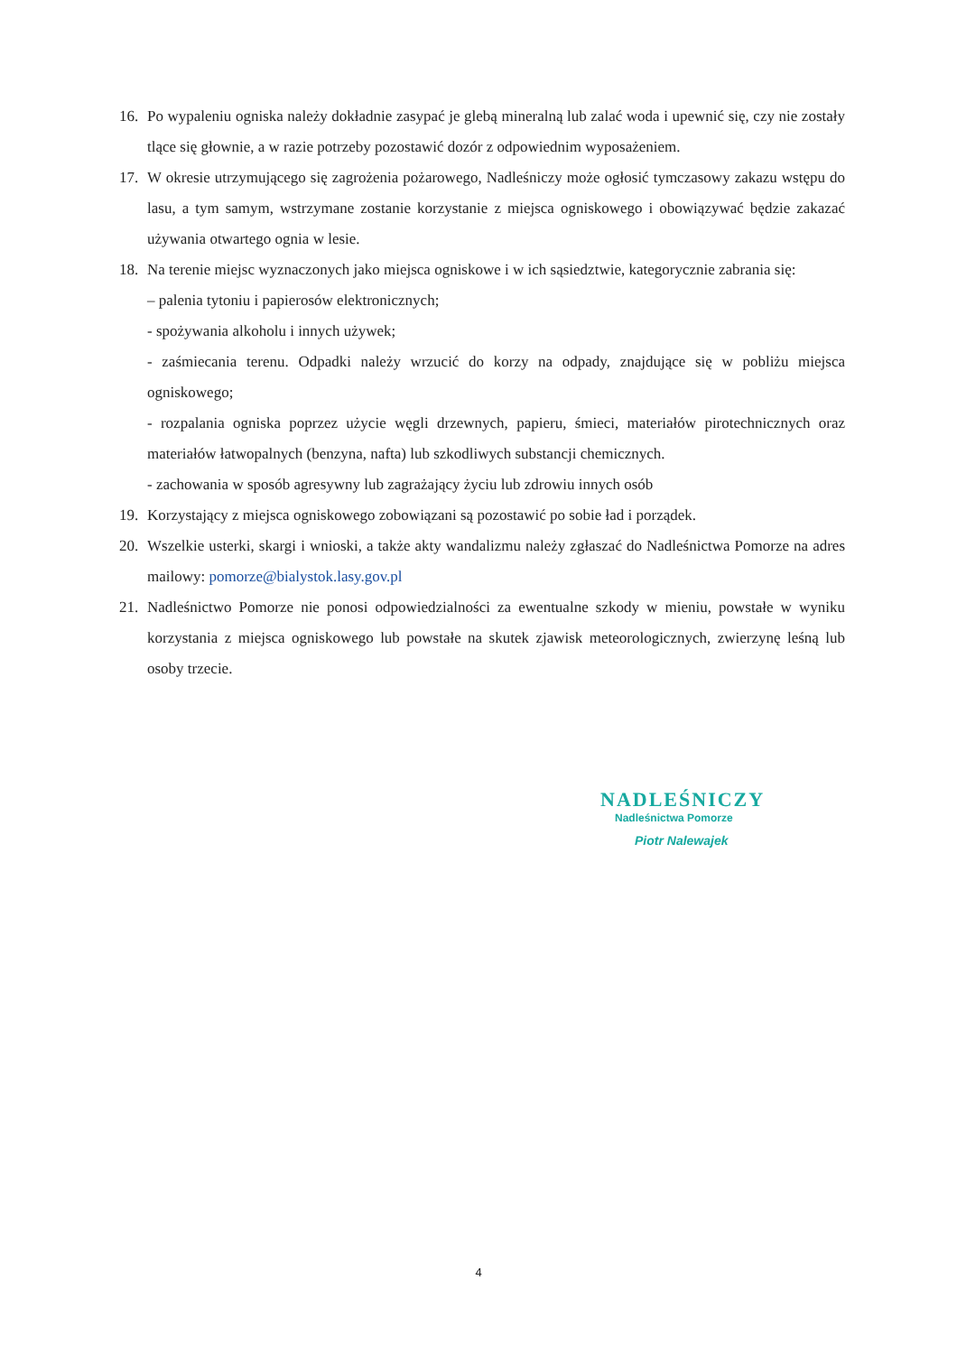16. Po wypaleniu ogniska należy dokładnie zasypać je glebą mineralną lub zalać woda i upewnić się, czy nie zostały tlące się głownie, a w razie potrzeby pozostawić dozór z odpowiednim wyposażeniem.
17. W okresie utrzymującego się zagrożenia pożarowego, Nadleśniczy może ogłosić tymczasowy zakazu wstępu do lasu, a tym samym, wstrzymane zostanie korzystanie z miejsca ogniskowego i obowiązywać będzie zakazać używania otwartego ognia w lesie.
18. Na terenie miejsc wyznaczonych jako miejsca ogniskowe i w ich sąsiedztwie, kategorycznie zabrania się:
– palenia tytoniu i papierosów elektronicznych;
- spożywania alkoholu i innych używek;
- zaśmiecania terenu. Odpadki należy wrzucić do korzy na odpady, znajdujące się w pobliżu miejsca ogniskowego;
- rozpalania ogniska poprzez użycie węgli drzewnych, papieru, śmieci, materiałów pirotechnicznych oraz materiałów łatwopalnych (benzyna, nafta) lub szkodliwych substancji chemicznych.
- zachowania w sposób agresywny lub zagrażający życiu lub zdrowiu innych osób
19. Korzystający z miejsca ogniskowego zobowiązani są pozostawić po sobie ład i porządek.
20. Wszelkie usterki, skargi i wnioski, a także akty wandalizmu należy zgłaszać do Nadleśnictwa Pomorze na adres mailowy: pomorze@bialystok.lasy.gov.pl
21. Nadleśnictwo Pomorze nie ponosi odpowiedzialności za ewentualne szkody w mieniu, powstałe w wyniku korzystania z miejsca ogniskowego lub powstałe na skutek zjawisk meteorologicznych, zwierzynę leśną lub osoby trzecie.
NADLEŚNICZY
Nadleśnictwa Pomorze
Piotr Nalewajek
4